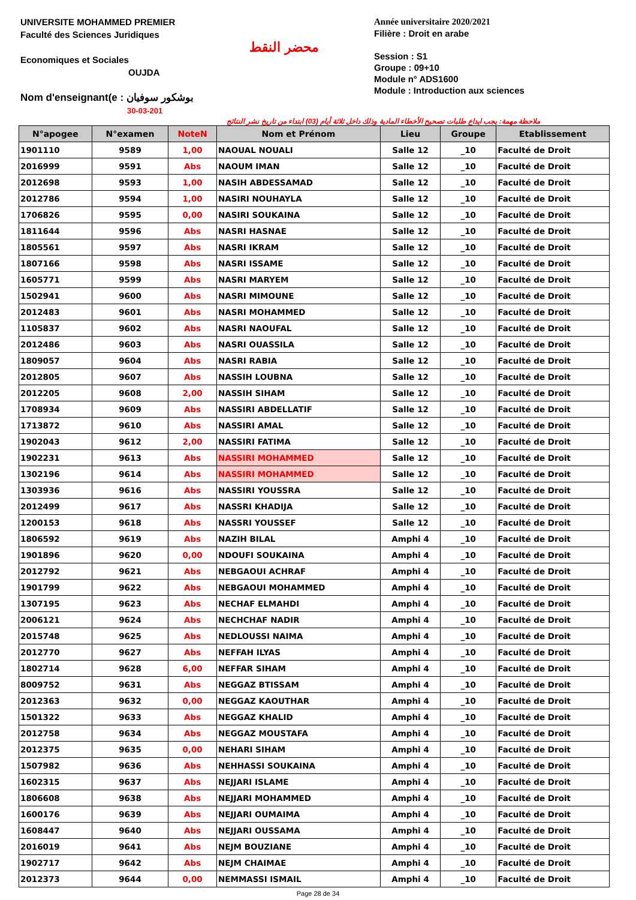UNIVERSITE MOHAMMED PREMIER
Faculté des Sciences Juridiques
Economiques et Sociales
OUJDA
Nom d'enseignant(e : بوشكور سوفيان
30-03-201
محضر النقط
Année universitaire 2020/2021
Filière : Droit en arabe
Session : S1
Groupe : 09+10
Module n° ADS1600
Module : Introduction aux sciences
ملاحظة مهمة: يجب ايداع طلبات تصحيح الأخطاء المادية وذلك داخل ثلاثة أيام (03) ابتداء من تاريخ نشر النتائج
| N°apogee | N°examen | NoteN | Nom et Prénom | Lieu | Groupe | Etablissement |
| --- | --- | --- | --- | --- | --- | --- |
| 1901110 | 9589 | 1,00 | NAOUAL NOUALI | Salle 12 | _10 | Faculté de Droit |
| 2016999 | 9591 | Abs | NAOUM IMAN | Salle 12 | _10 | Faculté de Droit |
| 2012698 | 9593 | 1,00 | NASIH ABDESSAMAD | Salle 12 | _10 | Faculté de Droit |
| 2012786 | 9594 | 1,00 | NASIRI NOUHAYLA | Salle 12 | _10 | Faculté de Droit |
| 1706826 | 9595 | 0,00 | NASIRI SOUKAINA | Salle 12 | _10 | Faculté de Droit |
| 1811644 | 9596 | Abs | NASRI HASNAE | Salle 12 | _10 | Faculté de Droit |
| 1805561 | 9597 | Abs | NASRI IKRAM | Salle 12 | _10 | Faculté de Droit |
| 1807166 | 9598 | Abs | NASRI ISSAME | Salle 12 | _10 | Faculté de Droit |
| 1605771 | 9599 | Abs | NASRI MARYEM | Salle 12 | _10 | Faculté de Droit |
| 1502941 | 9600 | Abs | NASRI MIMOUNE | Salle 12 | _10 | Faculté de Droit |
| 2012483 | 9601 | Abs | NASRI MOHAMMED | Salle 12 | _10 | Faculté de Droit |
| 1105837 | 9602 | Abs | NASRI NAOUFAL | Salle 12 | _10 | Faculté de Droit |
| 2012486 | 9603 | Abs | NASRI OUASSILA | Salle 12 | _10 | Faculté de Droit |
| 1809057 | 9604 | Abs | NASRI RABIA | Salle 12 | _10 | Faculté de Droit |
| 2012805 | 9607 | Abs | NASSIH LOUBNA | Salle 12 | _10 | Faculté de Droit |
| 2012205 | 9608 | 2,00 | NASSIH SIHAM | Salle 12 | _10 | Faculté de Droit |
| 1708934 | 9609 | Abs | NASSIRI ABDELLATIF | Salle 12 | _10 | Faculté de Droit |
| 1713872 | 9610 | Abs | NASSIRI AMAL | Salle 12 | _10 | Faculté de Droit |
| 1902043 | 9612 | 2,00 | NASSIRI FATIMA | Salle 12 | _10 | Faculté de Droit |
| 1902231 | 9613 | Abs | NASSIRI MOHAMMED | Salle 12 | _10 | Faculté de Droit |
| 1302196 | 9614 | Abs | NASSIRI MOHAMMED | Salle 12 | _10 | Faculté de Droit |
| 1303936 | 9616 | Abs | NASSIRI YOUSSRA | Salle 12 | _10 | Faculté de Droit |
| 2012499 | 9617 | Abs | NASSRI KHADIJA | Salle 12 | _10 | Faculté de Droit |
| 1200153 | 9618 | Abs | NASSRI YOUSSEF | Salle 12 | _10 | Faculté de Droit |
| 1806592 | 9619 | Abs | NAZIH BILAL | Amphi 4 | _10 | Faculté de Droit |
| 1901896 | 9620 | 0,00 | NDOUFI SOUKAINA | Amphi 4 | _10 | Faculté de Droit |
| 2012792 | 9621 | Abs | NEBGAOUI ACHRAF | Amphi 4 | _10 | Faculté de Droit |
| 1901799 | 9622 | Abs | NEBGAOUI MOHAMMED | Amphi 4 | _10 | Faculté de Droit |
| 1307195 | 9623 | Abs | NECHAF ELMAHDI | Amphi 4 | _10 | Faculté de Droit |
| 2006121 | 9624 | Abs | NECHCHAF NADIR | Amphi 4 | _10 | Faculté de Droit |
| 2015748 | 9625 | Abs | NEDLOUSSI NAIMA | Amphi 4 | _10 | Faculté de Droit |
| 2012770 | 9627 | Abs | NEFFAH ILYAS | Amphi 4 | _10 | Faculté de Droit |
| 1802714 | 9628 | 6,00 | NEFFAR SIHAM | Amphi 4 | _10 | Faculté de Droit |
| 8009752 | 9631 | Abs | NEGGAZ BTISSAM | Amphi 4 | _10 | Faculté de Droit |
| 2012363 | 9632 | 0,00 | NEGGAZ KAOUTHAR | Amphi 4 | _10 | Faculté de Droit |
| 1501322 | 9633 | Abs | NEGGAZ KHALID | Amphi 4 | _10 | Faculté de Droit |
| 2012758 | 9634 | Abs | NEGGAZ MOUSTAFA | Amphi 4 | _10 | Faculté de Droit |
| 2012375 | 9635 | 0,00 | NEHARI SIHAM | Amphi 4 | _10 | Faculté de Droit |
| 1507982 | 9636 | Abs | NEHHASSI SOUKAINA | Amphi 4 | _10 | Faculté de Droit |
| 1602315 | 9637 | Abs | NEJJARI ISLAME | Amphi 4 | _10 | Faculté de Droit |
| 1806608 | 9638 | Abs | NEJJARI MOHAMMED | Amphi 4 | _10 | Faculté de Droit |
| 1600176 | 9639 | Abs | NEJJARI OUMAIMA | Amphi 4 | _10 | Faculté de Droit |
| 1608447 | 9640 | Abs | NEJJARI OUSSAMA | Amphi 4 | _10 | Faculté de Droit |
| 2016019 | 9641 | Abs | NEJM BOUZIANE | Amphi 4 | _10 | Faculté de Droit |
| 1902717 | 9642 | Abs | NEJM CHAIMAE | Amphi 4 | _10 | Faculté de Droit |
| 2012373 | 9644 | 0,00 | NEMMASSI ISMAIL | Amphi 4 | _10 | Faculté de Droit |
Page 28 de 34